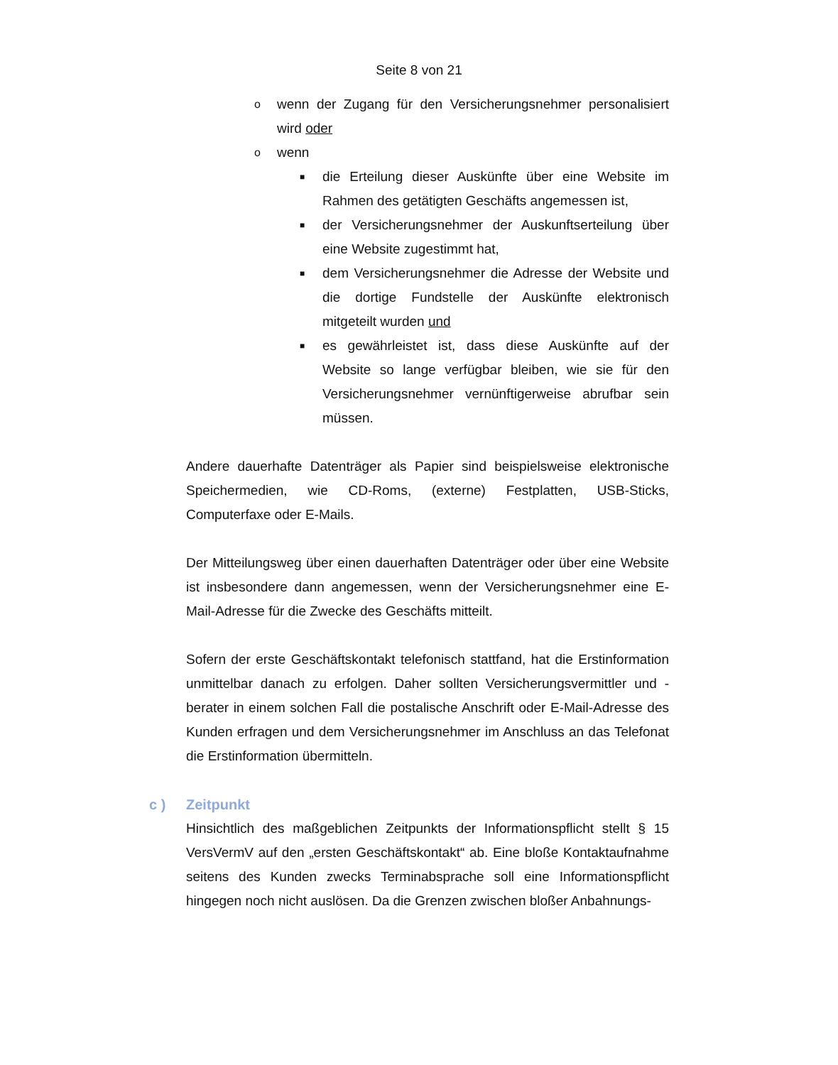Seite 8 von 21
o
wenn der Zugang für den Versicherungsnehmer personalisiert wird oder
o
wenn
■
die Erteilung dieser Auskünfte über eine Website im Rahmen des getätigten Geschäfts angemessen ist,
■
der Versicherungsnehmer der Auskunftserteilung über eine Website zugestimmt hat,
■
dem Versicherungsnehmer die Adresse der Website und die dortige Fundstelle der Auskünfte elektronisch mitgeteilt wurden und
■
es gewährleistet ist, dass diese Auskünfte auf der Website so lange verfügbar bleiben, wie sie für den Versicherungsnehmer vernünftigerweise abrufbar sein müssen.
Andere dauerhafte Datenträger als Papier sind beispielsweise elektronische Speichermedien, wie CD-Roms, (externe) Festplatten, USB-Sticks, Computerfaxe oder E-Mails.
Der Mitteilungsweg über einen dauerhaften Datenträger oder über eine Website ist insbesondere dann angemessen, wenn der Versicherungsnehmer eine E-Mail-Adresse für die Zwecke des Geschäfts mitteilt.
Sofern der erste Geschäftskontakt telefonisch stattfand, hat die Erstinformation unmittelbar danach zu erfolgen. Daher sollten Versicherungsvermittler und -berater in einem solchen Fall die postalische Anschrift oder E-Mail-Adresse des Kunden erfragen und dem Versicherungsnehmer im Anschluss an das Telefonat die Erstinformation übermitteln.
c ) Zeitpunkt
Hinsichtlich des maßgeblichen Zeitpunkts der Informationspflicht stellt § 15 VersVermV auf den „ersten Geschäftskontakt“ ab. Eine bloße Kontaktaufnahme seitens des Kunden zwecks Terminabsprache soll eine Informationspflicht hingegen noch nicht auslösen. Da die Grenzen zwischen bloßer Anbahnungs-